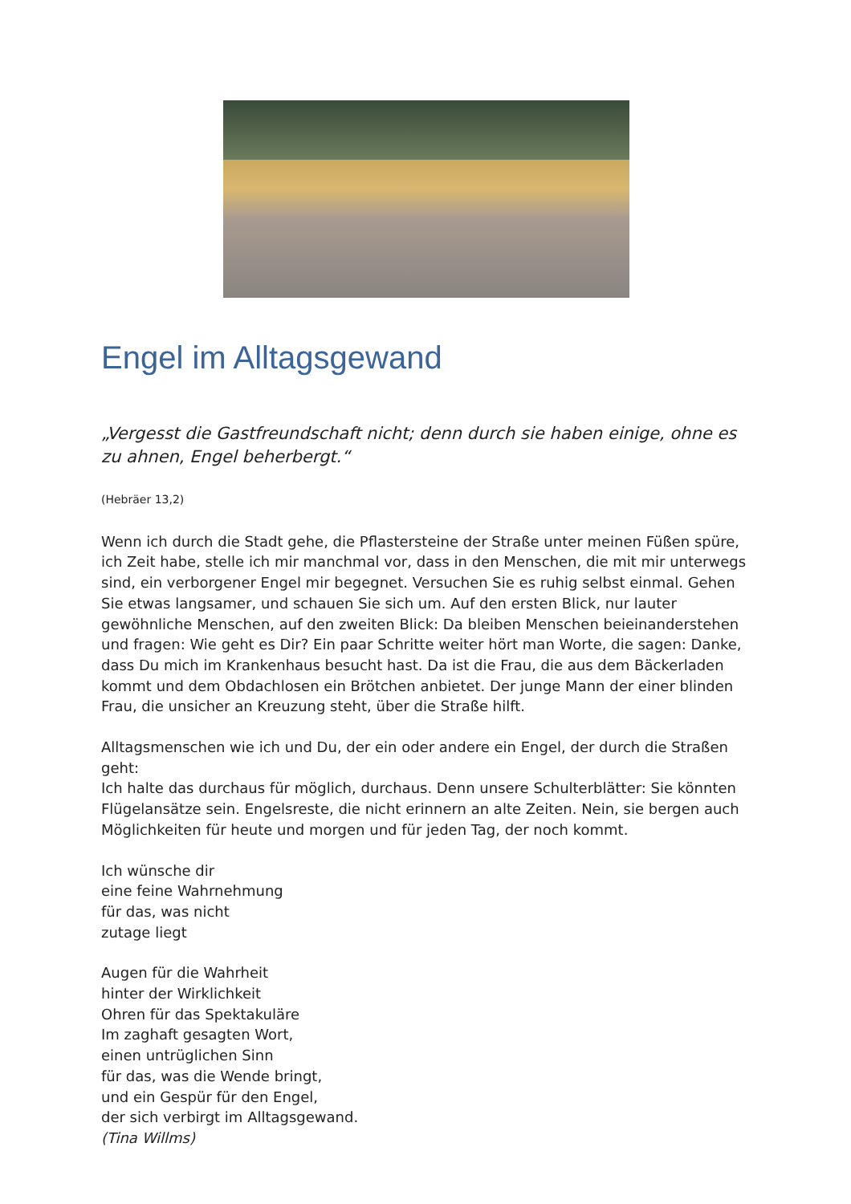Engel im Alltagsgewand
„Vergesst die Gastfreundschaft nicht; denn durch sie haben einige, ohne es zu ahnen, Engel beherbergt.“
(Hebräer 13,2)
Wenn ich durch die Stadt gehe, die Pflastersteine der Straße unter meinen Füßen spüre, ich Zeit habe, stelle ich mir manchmal vor, dass in den Menschen, die mit mir unterwegs sind, ein verborgener Engel mir begegnet. Versuchen Sie es ruhig selbst einmal. Gehen Sie etwas langsamer, und schauen Sie sich um. Auf den ersten Blick, nur lauter gewöhnliche Menschen, auf den zweiten Blick: Da bleiben Menschen beieinanderstehen und fragen: Wie geht es Dir? Ein paar Schritte weiter hört man Worte, die sagen: Danke, dass Du mich im Krankenhaus besucht hast. Da ist die Frau, die aus dem Bäckerladen kommt und dem Obdachlosen ein Brötchen anbietet. Der junge Mann der einer blinden Frau, die unsicher an Kreuzung steht, über die Straße hilft.
Alltagsmenschen wie ich und Du, der ein oder andere ein Engel, der durch die Straßen geht:
Ich halte das durchaus für möglich, durchaus. Denn unsere Schulterblätter: Sie könnten Flügelansätze sein. Engelsreste, die nicht erinnern an alte Zeiten. Nein, sie bergen auch Möglichkeiten für heute und morgen und für jeden Tag, der noch kommt.
Ich wünsche dir
eine feine Wahrnehmung
für das, was nicht
zutage liegt
Augen für die Wahrheit
hinter der Wirklichkeit
Ohren für das Spektakuläre
Im zaghaft gesagten Wort,
einen untrüglichen Sinn
für das, was die Wende bringt,
und ein Gespür für den Engel,
der sich verbirgt im Alltagsgewand.
(Tina Willms)